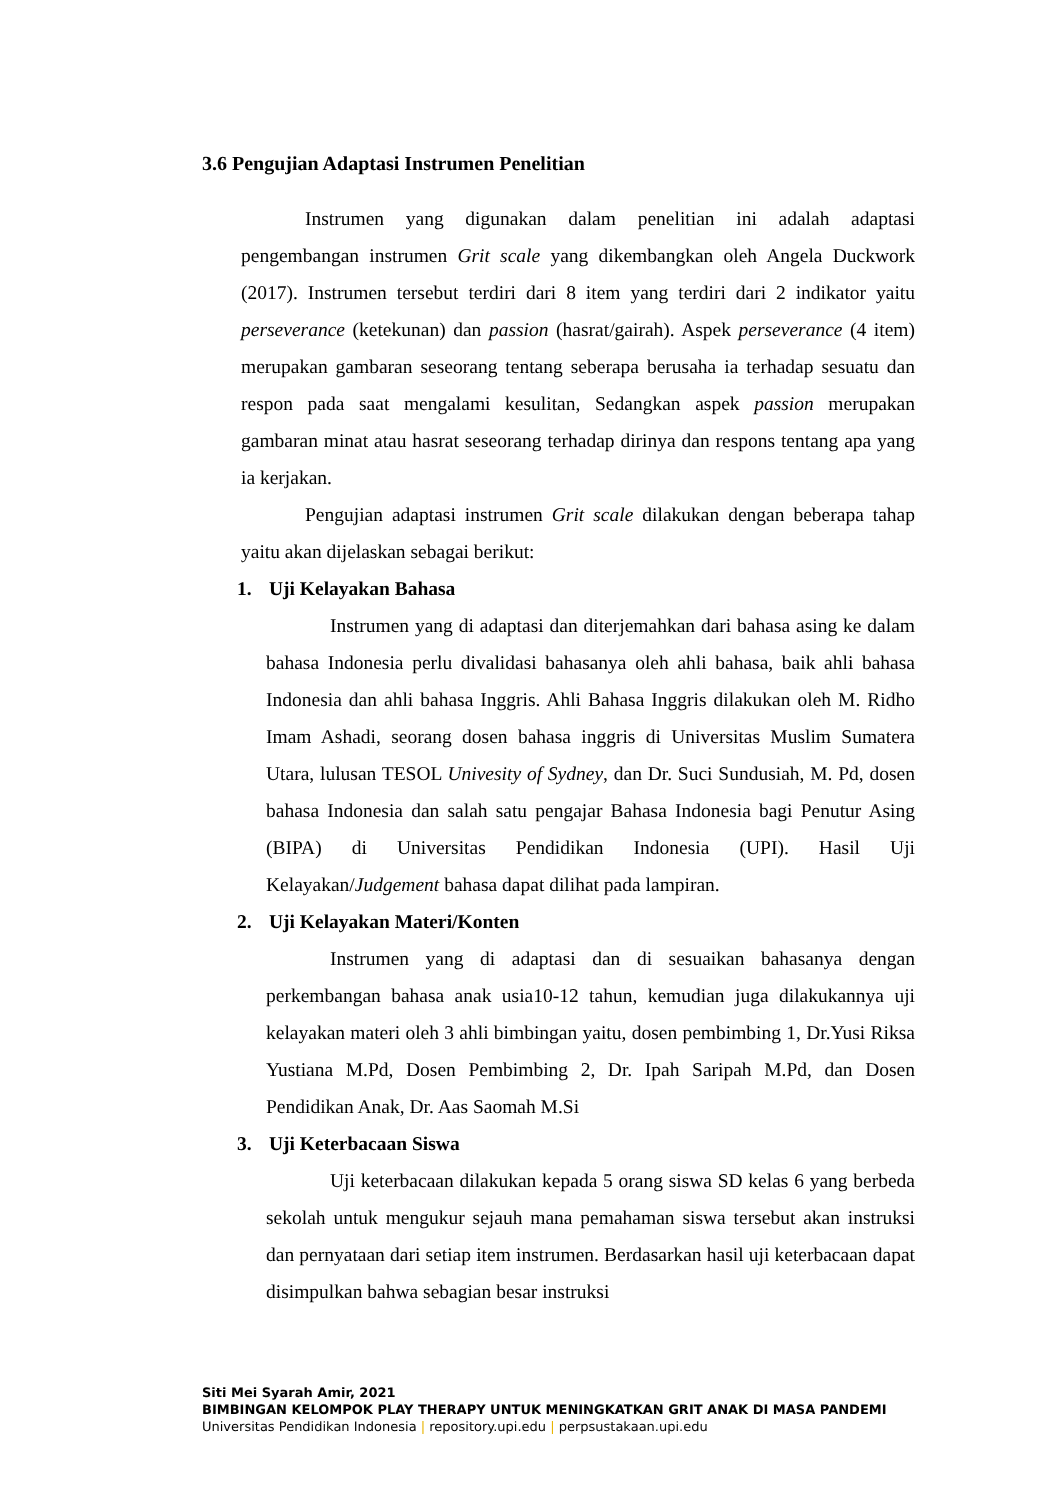3.6 Pengujian Adaptasi Instrumen Penelitian
Instrumen yang digunakan dalam penelitian ini adalah adaptasi pengembangan instrumen Grit scale yang dikembangkan oleh Angela Duckwork (2017). Instrumen tersebut terdiri dari 8 item yang terdiri dari 2 indikator yaitu perseverance (ketekunan) dan passion (hasrat/gairah). Aspek perseverance (4 item) merupakan gambaran seseorang tentang seberapa berusaha ia terhadap sesuatu dan respon pada saat mengalami kesulitan, Sedangkan aspek passion merupakan gambaran minat atau hasrat seseorang terhadap dirinya dan respons tentang apa yang ia kerjakan.
Pengujian adaptasi instrumen Grit scale dilakukan dengan beberapa tahap yaitu akan dijelaskan sebagai berikut:
1. Uji Kelayakan Bahasa
Instrumen yang di adaptasi dan diterjemahkan dari bahasa asing ke dalam bahasa Indonesia perlu divalidasi bahasanya oleh ahli bahasa, baik ahli bahasa Indonesia dan ahli bahasa Inggris. Ahli Bahasa Inggris dilakukan oleh M. Ridho Imam Ashadi, seorang dosen bahasa inggris di Universitas Muslim Sumatera Utara, lulusan TESOL Univesity of Sydney, dan Dr. Suci Sundusiah, M. Pd, dosen bahasa Indonesia dan salah satu pengajar Bahasa Indonesia bagi Penutur Asing (BIPA) di Universitas Pendidikan Indonesia (UPI). Hasil Uji Kelayakan/Judgement bahasa dapat dilihat pada lampiran.
2. Uji Kelayakan Materi/Konten
Instrumen yang di adaptasi dan di sesuaikan bahasanya dengan perkembangan bahasa anak usia10-12 tahun, kemudian juga dilakukannya uji kelayakan materi oleh 3 ahli bimbingan yaitu, dosen pembimbing 1, Dr.Yusi Riksa Yustiana M.Pd, Dosen Pembimbing 2, Dr. Ipah Saripah M.Pd, dan Dosen Pendidikan Anak, Dr. Aas Saomah M.Si
3. Uji Keterbacaan Siswa
Uji keterbacaan dilakukan kepada 5 orang siswa SD kelas 6 yang berbeda sekolah untuk mengukur sejauh mana pemahaman siswa tersebut akan instruksi dan pernyataan dari setiap item instrumen. Berdasarkan hasil uji keterbacaan dapat disimpulkan bahwa sebagian besar instruksi
Siti Mei Syarah Amir, 2021
BIMBINGAN KELOMPOK PLAY THERAPY UNTUK MENINGKATKAN GRIT ANAK DI MASA PANDEMI
Universitas Pendidikan Indonesia | repository.upi.edu | perpsustakaan.upi.edu